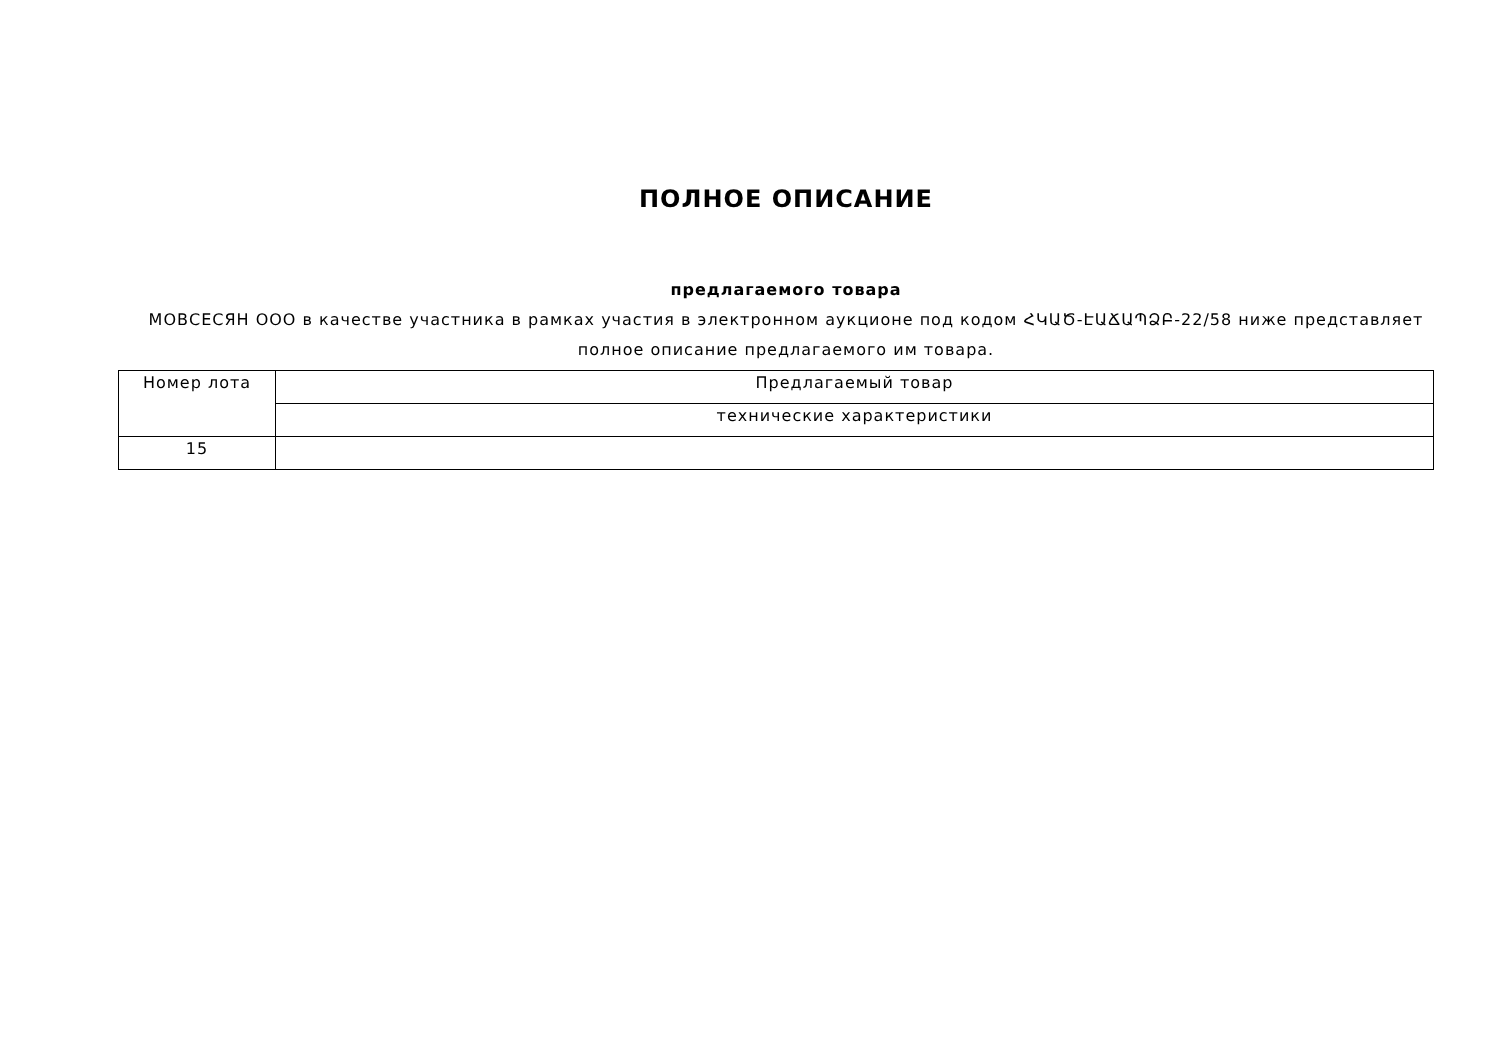ПОЛНОЕ ОПИСАНИЕ
предлагаемого товара
МОВСЕСЯН ООО в качестве участника в рамках участия в электронном аукционе под кодом ՀԿԱԾ-ԷԱՃԱՊՁԲ-22/58 ниже представляет полное описание предлагаемого им товара.
| Номер лота | Предлагаемый товар |
| | технические характеристики |
| 15 | |